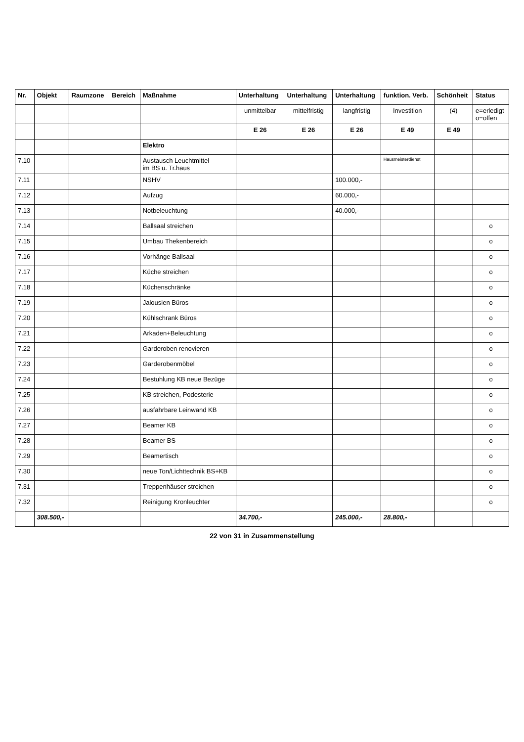| Nr. | Objekt | Raumzone | Bereich | Maßnahme | Unterhaltung | Unterhaltung | Unterhaltung | funktion. Verb. | Schönheit | Status |
| --- | --- | --- | --- | --- | --- | --- | --- | --- | --- | --- |
| | | | | | unmittelbar | mittelfristig | langfristig | Investition | (4) | e=erledigt o=offen |
| | | | | | E 26 | E 26 | E 26 | E 49 | E 49 | |
| | | | | Elektro | | | | | | |
| 7.10 | | | | Austausch Leuchtmittel im BS u. Tr.haus | | | | Hausmeisterdienst | | |
| 7.11 | | | | NSHV | | | 100.000,- | | | |
| 7.12 | | | | Aufzug | | | 60.000,- | | | |
| 7.13 | | | | Notbeleuchtung | | | 40.000,- | | | |
| 7.14 | | | | Ballsaal streichen | | | | | | o |
| 7.15 | | | | Umbau Thekenbereich | | | | | | o |
| 7.16 | | | | Vorhänge Ballsaal | | | | | | o |
| 7.17 | | | | Küche streichen | | | | | | o |
| 7.18 | | | | Küchenschränke | | | | | | o |
| 7.19 | | | | Jalousien Büros | | | | | | o |
| 7.20 | | | | Kühlschrank Büros | | | | | | o |
| 7.21 | | | | Arkaden+Beleuchtung | | | | | | o |
| 7.22 | | | | Garderoben renovieren | | | | | | o |
| 7.23 | | | | Garderobenmöbel | | | | | | o |
| 7.24 | | | | Bestuhlung KB neue Bezüge | | | | | | o |
| 7.25 | | | | KB streichen, Podesterie | | | | | | o |
| 7.26 | | | | ausfahrbare Leinwand KB | | | | | | o |
| 7.27 | | | | Beamer KB | | | | | | o |
| 7.28 | | | | Beamer BS | | | | | | o |
| 7.29 | | | | Beamertisch | | | | | | o |
| 7.30 | | | | neue Ton/Lichttechnik BS+KB | | | | | | o |
| 7.31 | | | | Treppenhäuser streichen | | | | | | o |
| 7.32 | | | | Reinigung Kronleuchter | | | | | | o |
| | 308.500,- | | | | 34.700,- | | 245.000,- | 28.800,- | | |
22 von 31 in Zusammenstellung